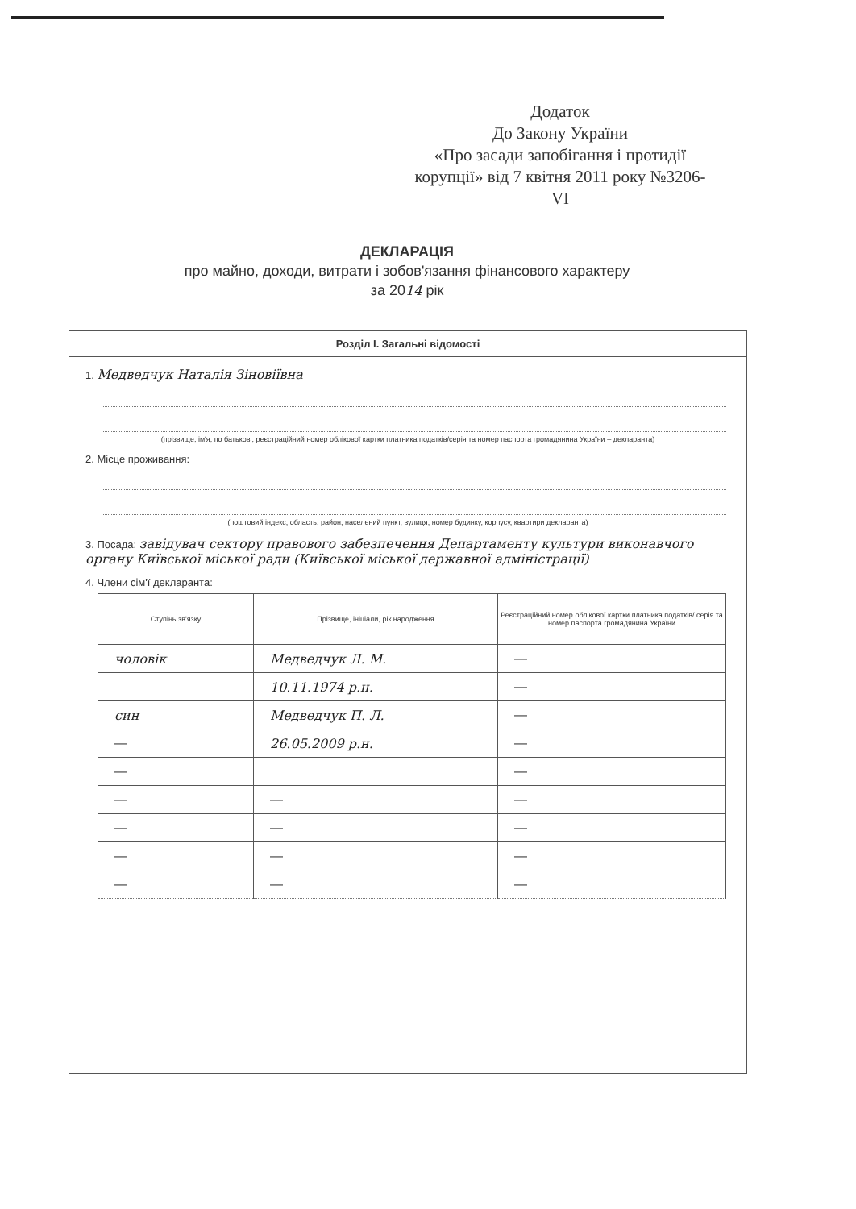Додаток
До Закону України
«Про засади запобігання і протидії корупції» від 7 квітня 2011 року №3206-VI
ДЕКЛАРАЦІЯ
про майно, доходи, витрати і зобов'язання фінансового характеру
за 2014 рік
Розділ І. Загальні відомості
1. Медведчук Наталія Зіновіївна
(прізвище, ім'я, по батькові, реєстраційний номер облікової картки платника податків/серія та номер паспорта громадянина України – декларанта)
2. Місце проживання:
(поштовий індекс, область, район, населений пункт, вулиця, номер будинку, корпусу, квартири декларанта)
3. Посада: завідувач сектору правового забезпечення Департаменту культури виконавчого органу Київської міської ради (Київської міської державної адміністрації)
4. Члени сім'ї декларанта:
| Ступінь зв'язку | Прізвище, ініціали, рік народження | Реєстраційний номер облікової картки платника податків/ серія та номер паспорта громадянина України |
| --- | --- | --- |
| чоловік | Медведчук Л. М. | — |
| | 10.11.1974 р.н. | — |
| син | Медведчук П. Л. | — |
| — | 26.05.2009 р.н. | — |
| — | | — |
| — | — | — |
| — | — | — |
| — | — | — |
| — | — | — |